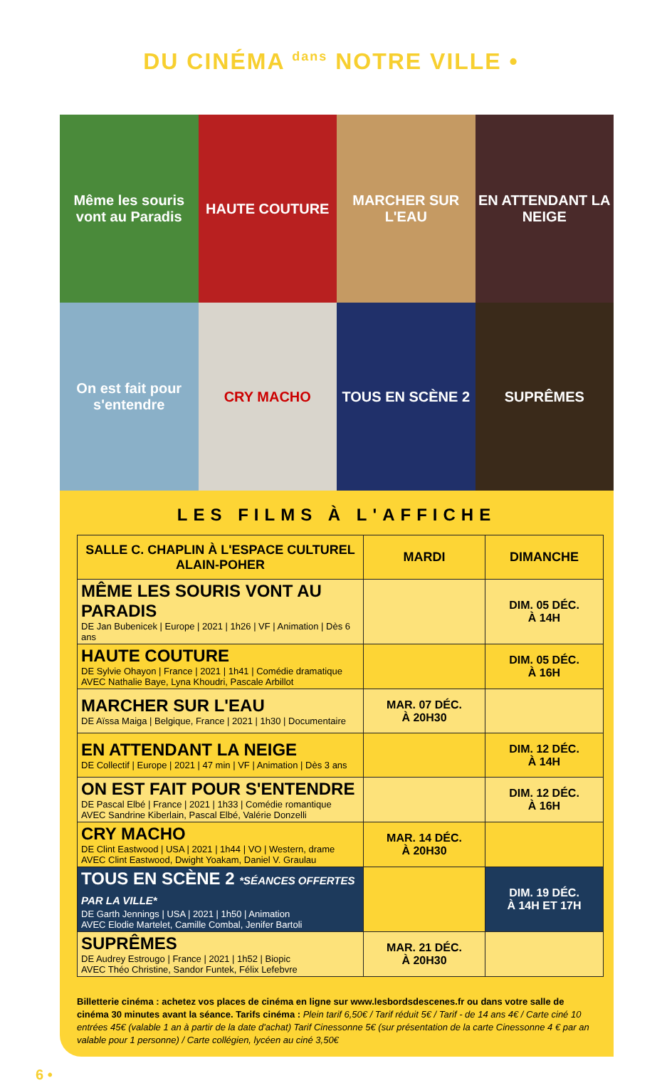DU CINÉMA <sup>dans</sup> NOTRE VILLE •
Même les souris vont au Paradis
HAUTE COUTURE
MARCHER SUR L'EAU
EN ATTENDANT LA NEIGE
On est fait pour s'entendre
CRY MACHO
TOUS EN SCÈNE 2
SUPRÊMES
LES FILMS À L'AFFICHE
| SALLE C. CHAPLIN À L'ESPACE CULTUREL ALAIN-POHER | MARDI | DIMANCHE |
| --- | --- | --- |
| MÊME LES SOURIS VONT AU PARADIS DE Jan Bubenicek / Europe / 2021 / 1h26 / VF / Animation / Dès 6 ans | | DIM. 05 DÉC. À 14H |
| HAUTE COUTURE DE Sylvie Ohayon / France / 2021 / 1h41 / Comédie dramatique AVEC Nathalie Baye, Lyna Khoudri, Pascale Arbillot | | DIM. 05 DÉC. À 16H |
| MARCHER SUR L'EAU DE Aïssa Maiga / Belgique, France / 2021 / 1h30 / Documentaire | MAR. 07 DÉC. À 20H30 | |
| EN ATTENDANT LA NEIGE DE Collectif / Europe / 2021 / 47 min / VF / Animation / Dès 3 ans | | DIM. 12 DÉC. À 14H |
| ON EST FAIT POUR S'ENTENDRE DE Pascal Elbé / France / 2021 / 1h33 / Comédie romantique AVEC Sandrine Kiberlain, Pascal Elbé, Valérie Donzelli | | DIM. 12 DÉC. À 16H |
| CRY MACHO DE Clint Eastwood / USA / 2021 / 1h44 / VO / Western, drame AVEC Clint Eastwood, Dwight Yoakam, Daniel V. Graulau | MAR. 14 DÉC. À 20H30 | |
| TOUS EN SCÈNE 2 *SÉANCES OFFERTES PAR LA VILLE* DE Garth Jennings / USA / 2021 / 1h50 / Animation AVEC Elodie Martelet, Camille Combal, Jenifer Bartoli | | DIM. 19 DÉC. À 14H ET 17H |
| SUPRÊMES DE Audrey Estrougo / France / 2021 / 1h52 / Biopic AVEC Théo Christine, Sandor Funtek, Félix Lefebvre | MAR. 21 DÉC. À 20H30 | |
Billetterie cinéma : achetez vos places de cinéma en ligne sur www.lesbordsdescenes.fr ou dans votre salle de cinéma 30 minutes avant la séance. Tarifs cinéma : Plein tarif 6,50€ / Tarif réduit 5€ / Tarif - de 14 ans 4€ / Carte ciné 10 entrées 45€ (valable 1 an à partir de la date d'achat) Tarif Cinessonne 5€ (sur présentation de la carte Cinessonne 4 € par an valable pour 1 personne) / Carte collégien, lycéen au ciné 3,50€
6 •